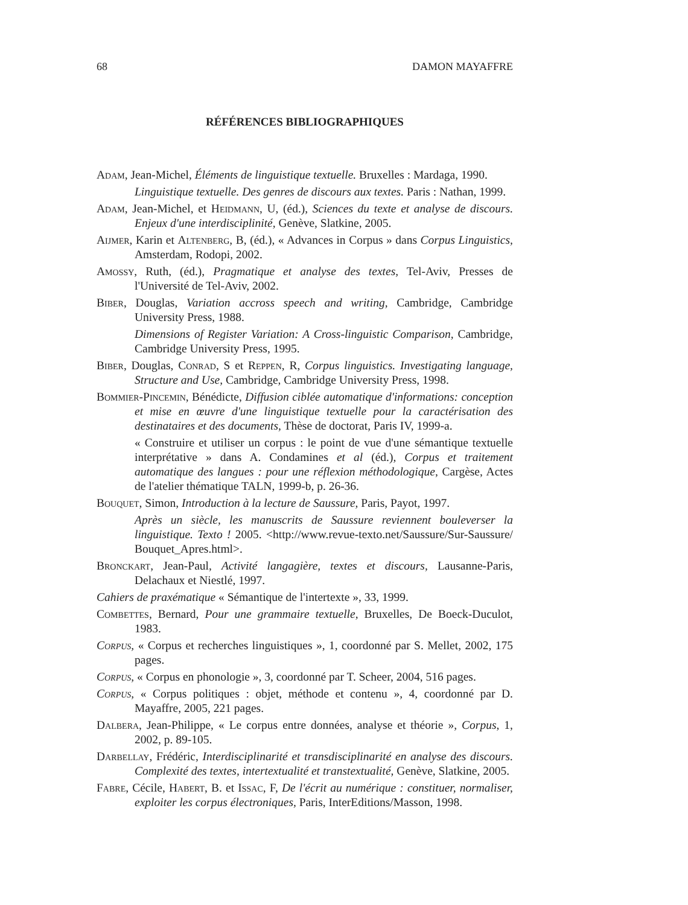68 DAMON MAYAFFRE
RÉFÉRENCES BIBLIOGRAPHIQUES
Adam, Jean-Michel, Éléments de linguistique textuelle. Bruxelles : Mardaga, 1990.
Linguistique textuelle. Des genres de discours aux textes. Paris : Nathan, 1999.
Adam, Jean-Michel, et Heidmann, U, (éd.), Sciences du texte et analyse de discours. Enjeux d'une interdisciplinité, Genève, Slatkine, 2005.
Aijmer, Karin et Altenberg, B, (éd.), « Advances in Corpus » dans Corpus Linguistics, Amsterdam, Rodopi, 2002.
Amossy, Ruth, (éd.), Pragmatique et analyse des textes, Tel-Aviv, Presses de l'Université de Tel-Aviv, 2002.
Biber, Douglas, Variation accross speech and writing, Cambridge, Cambridge University Press, 1988.
Dimensions of Register Variation: A Cross-linguistic Comparison, Cambridge, Cambridge University Press, 1995.
Biber, Douglas, Conrad, S et Reppen, R, Corpus linguistics. Investigating language, Structure and Use, Cambridge, Cambridge University Press, 1998.
Bommier-Pincemin, Bénédicte, Diffusion ciblée automatique d'informations: conception et mise en œuvre d'une linguistique textuelle pour la caractérisation des destinataires et des documents, Thèse de doctorat, Paris IV, 1999-a.
« Construire et utiliser un corpus : le point de vue d'une sémantique textuelle interprétative » dans A. Condamines et al (éd.), Corpus et traitement automatique des langues : pour une réflexion méthodologique, Cargèse, Actes de l'atelier thématique TALN, 1999-b, p. 26-36.
Bouquet, Simon, Introduction à la lecture de Saussure, Paris, Payot, 1997.
Après un siècle, les manuscrits de Saussure reviennent bouleverser la linguistique. Texto ! 2005. <http://www.revue-texto.net/Saussure/Sur-Saussure/ Bouquet_Apres.html>.
Bronckart, Jean-Paul, Activité langagière, textes et discours, Lausanne-Paris, Delachaux et Niestlé, 1997.
Cahiers de praxématique « Sémantique de l'intertexte », 33, 1999.
Combettes, Bernard, Pour une grammaire textuelle, Bruxelles, De Boeck-Duculot, 1983.
Corpus, « Corpus et recherches linguistiques », 1, coordonné par S. Mellet, 2002, 175 pages.
Corpus, « Corpus en phonologie », 3, coordonné par T. Scheer, 2004, 516 pages.
Corpus, « Corpus politiques : objet, méthode et contenu », 4, coordonné par D. Mayaffre, 2005, 221 pages.
Dalbera, Jean-Philippe, « Le corpus entre données, analyse et théorie », Corpus, 1, 2002, p. 89-105.
Darbellay, Frédéric, Interdisciplinarité et transdisciplinarité en analyse des discours. Complexité des textes, intertextualité et transtextualité, Genève, Slatkine, 2005.
Fabre, Cécile, Habert, B. et Issac, F, De l'écrit au numérique : constituer, normaliser, exploiter les corpus électroniques, Paris, InterEditions/Masson, 1998.